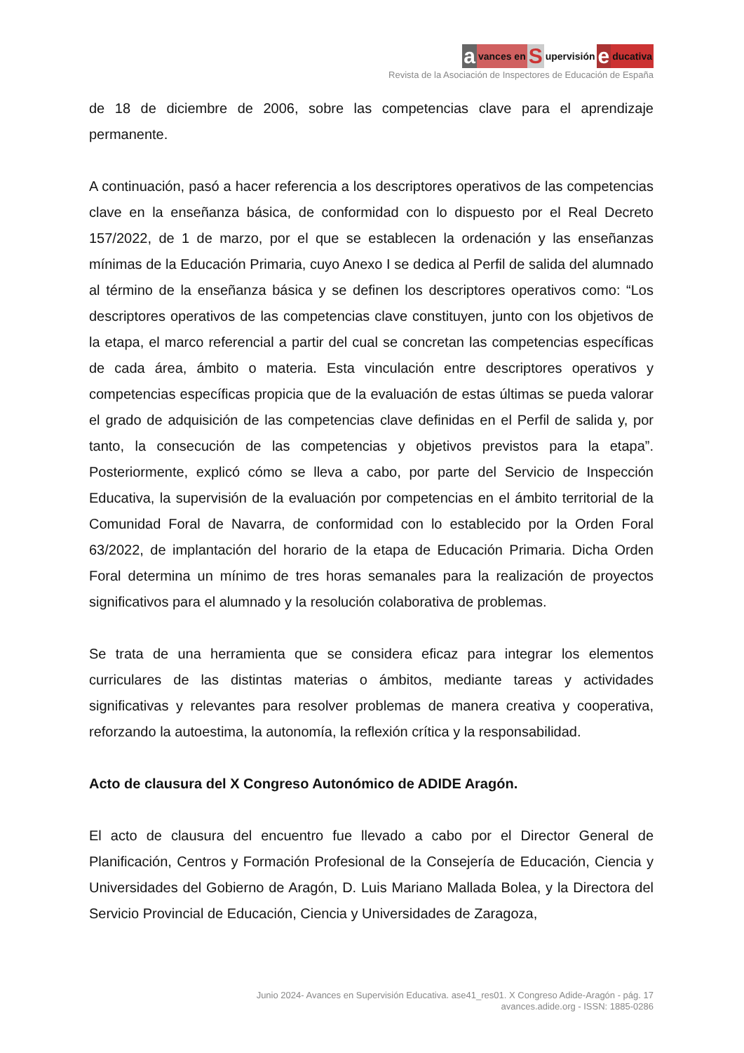avances en S upervisión e ducativa
Revista de la Asociación de Inspectores de Educación de España
de 18 de diciembre de 2006, sobre las competencias clave para el aprendizaje permanente.
A continuación, pasó a hacer referencia a los descriptores operativos de las competencias clave en la enseñanza básica, de conformidad con lo dispuesto por el Real Decreto 157/2022, de 1 de marzo, por el que se establecen la ordenación y las enseñanzas mínimas de la Educación Primaria, cuyo Anexo I se dedica al Perfil de salida del alumnado al término de la enseñanza básica y se definen los descriptores operativos como: “Los descriptores operativos de las competencias clave constituyen, junto con los objetivos de la etapa, el marco referencial a partir del cual se concretan las competencias específicas de cada área, ámbito o materia. Esta vinculación entre descriptores operativos y competencias específicas propicia que de la evaluación de estas últimas se pueda valorar el grado de adquisición de las competencias clave definidas en el Perfil de salida y, por tanto, la consecución de las competencias y objetivos previstos para la etapa”. Posteriormente, explicó cómo se lleva a cabo, por parte del Servicio de Inspección Educativa, la supervisión de la evaluación por competencias en el ámbito territorial de la Comunidad Foral de Navarra, de conformidad con lo establecido por la Orden Foral 63/2022, de implantación del horario de la etapa de Educación Primaria. Dicha Orden Foral determina un mínimo de tres horas semanales para la realización de proyectos significativos para el alumnado y la resolución colaborativa de problemas.
Se trata de una herramienta que se considera eficaz para integrar los elementos curriculares de las distintas materias o ámbitos, mediante tareas y actividades significativas y relevantes para resolver problemas de manera creativa y cooperativa, reforzando la autoestima, la autonomía, la reflexión crítica y la responsabilidad.
Acto de clausura del X Congreso Autonómico de ADIDE Aragón.
El acto de clausura del encuentro fue llevado a cabo por el Director General de Planificación, Centros y Formación Profesional de la Consejería de Educación, Ciencia y Universidades del Gobierno de Aragón, D. Luis Mariano Mallada Bolea, y la Directora del Servicio Provincial de Educación, Ciencia y Universidades de Zaragoza,
Junio 2024- Avances en Supervisión Educativa. ase41_res01. X Congreso Adide-Aragón - pág. 17
avances.adide.org - ISSN: 1885-0286